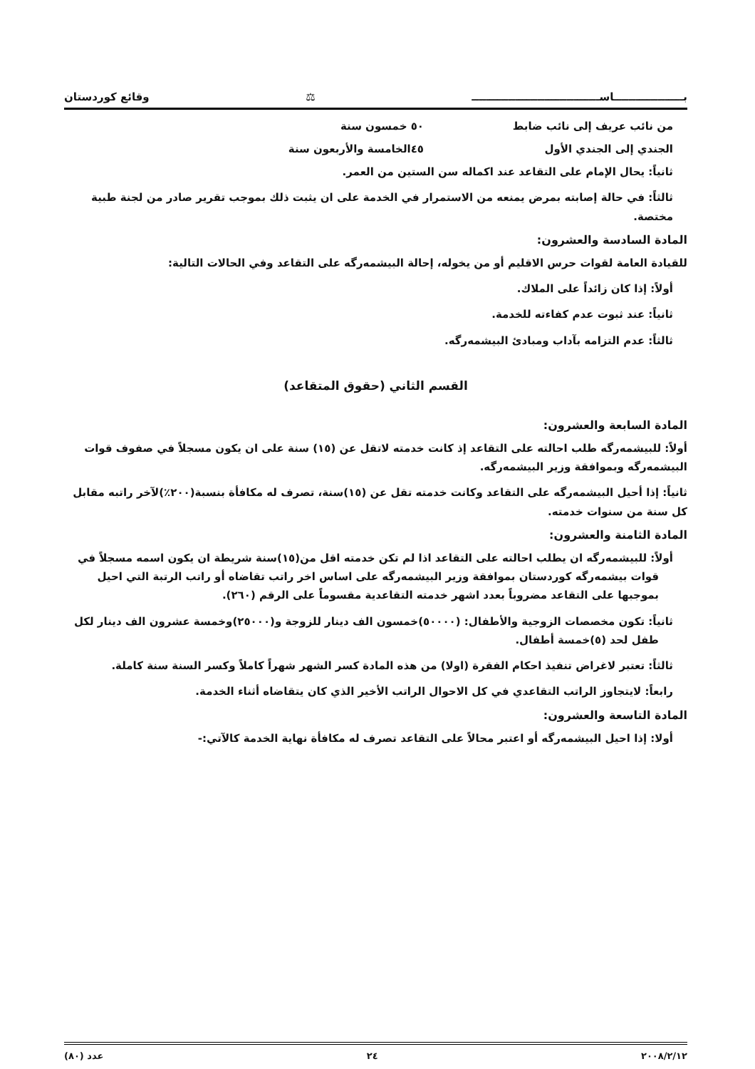بـــــــــــــــــــاســـــــــــــــــــــــــــــــــــ ⚖ وقائع كوردستان
من نائب عريف إلى نائب ضابط ٥٠ خمسون سنة
الجندي إلى الجندي الأول ٤٥الخامسة والأربعون سنة
ثانياً: يحال الإمام على التقاعد عند اكماله سن الستين من العمر.
ثالثاً: في حالة إصابته بمرض يمنعه من الاستمرار في الخدمة على ان يثبت ذلك بموجب تقرير صادر من لجنة طبية مختصة.
المادة السادسة والعشرون:
للقيادة العامة لقوات حرس الاقليم أو من يخوله، إحالة البيشمه‌رگه على التقاعد وفي الحالات التالية:
أولاً: إذا كان زائداً على الملاك.
ثانياً: عند ثبوت عدم كفاءته للخدمة.
ثالثاً: عدم التزامه بآداب ومبادئ البيشمه‌رگه.
القسم الثاني (حقوق المتقاعد)
المادة السابعة والعشرون:
أولاً: للبيشمه‌رگه طلب احالته على التقاعد إذ كانت خدمته لاتقل عن (١٥) سنة على ان يكون مسجلاً في صفوف قوات البيشمه‌رگه وبموافقة وزير البيشمه‌رگه.
ثانياً: إذا أحيل البيشمه‌رگه على التقاعد وكانت خدمته تقل عن (١٥)سنة، تصرف له مكافأة بنسبة(٢٠٠٪)لآخر راتبه مقابل كل سنة من سنوات خدمته.
المادة الثامنة والعشرون:
أولاً: للبيشمه‌رگه ان يطلب احالته على التقاعد اذا لم تكن خدمته اقل من(١٥)سنة شريطة ان يكون اسمه مسجلاً في قوات بيشمه‌رگه كوردستان بموافقة وزير البيشمه‌رگه على اساس اخر راتب تقاضاه أو راتب الرتبة التي احيل بموجبها على التقاعد مضروباً بعدد اشهر خدمته التقاعدية مقسوماً على الرقم (٢٦٠).
ثانياً: تكون مخصصات الزوجية والأطفال: (٥٠٠٠٠)خمسون الف دينار للزوجة و(٢٥٠٠٠)وخمسة عشرون الف دينار لكل طفل لحد (٥)خمسة أطفال.
ثالثاً: تعتبر لاغراض تنفيذ احكام الفقرة (اولا) من هذه المادة كسر الشهر شهراً كاملاً وكسر السنة سنة كاملة.
رابعاً: لايتجاوز الراتب التقاعدي في كل الاحوال الراتب الأخير الذي كان يتقاضاه أثناء الخدمة.
المادة التاسعة والعشرون:
أولا: إذا احيل البيشمه‌رگه أو اعتبر محالاً على التقاعد تصرف له مكافأة نهاية الخدمة كالآتي:-
٢٠٠٨/٢/١٢ ٢٤ عدد (٨٠)